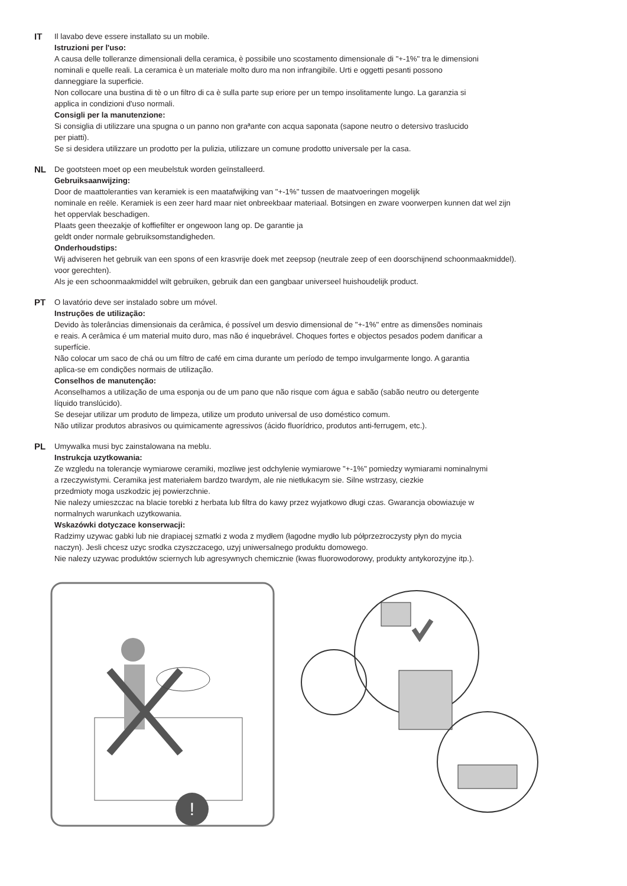IT Il lavabo deve essere installato su un mobile.
Istruzioni per l'uso:
A causa delle tolleranze dimensionali della ceramica, è possibile uno scostamento dimensionale di "+-1%" tra le dimensioni
nominali e quelle reali. La ceramica è un materiale molto duro ma non infrangibile. Urti e oggetti pesanti possono
danneggiare la superficie.
Non collocare una bustina di tè o un filtro di ca è sulla parte sup eriore per un tempo insolitamente lungo. La garanzia si
applica in condizioni d'uso normali.
Consigli per la manutenzione:
Si consiglia di utilizzare una spugna o un panno non graªante con acqua saponata (sapone neutro o detersivo traslucido
per piatti).
Se si desidera utilizzare un prodotto per la pulizia, utilizzare un comune prodotto universale per la casa.
NL De gootsteen moet op een meubelstuk worden geïnstalleerd.
Gebruiksaanwijzing:
Door de maattoleranties van keramiek is een maatafwijking van "+-1%" tussen de maatvoeringen mogelijk
nominale en reële. Keramiek is een zeer hard maar niet onbreekbaar materiaal. Botsingen en zware voorwerpen kunnen dat wel zijn
het oppervlak beschadigen.
Plaats geen theezakje of koffiefilter er ongewoon lang op. De garantie ja
geldt onder normale gebruiksomstandigheden.
Onderhoudstips:
Wij adviseren het gebruik van een spons of een krasvrije doek met zeepsop (neutrale zeep of een doorschijnend schoonmaakmiddel).
voor gerechten).
Als je een schoonmaakmiddel wilt gebruiken, gebruik dan een gangbaar universeel huishoudelijk product.
PT O lavatório deve ser instalado sobre um móvel.
Instruções de utilização:
Devido às tolerâncias dimensionais da cerâmica, é possível um desvio dimensional de "+-1%" entre as dimensões nominais
e reais. A cerâmica é um material muito duro, mas não é inquebrável. Choques fortes e objectos pesados podem danificar a
superfície.
Não colocar um saco de chá ou um filtro de café em cima durante um período de tempo invulgarmente longo. A garantia
aplica-se em condições normais de utilização.
Conselhos de manutenção:
Aconselhamos a utilização de uma esponja ou de um pano que não risque com água e sabão (sabão neutro ou detergente
líquido translúcido).
Se desejar utilizar um produto de limpeza, utilize um produto universal de uso doméstico comum.
Não utilizar produtos abrasivos ou quimicamente agressivos (ácido fluorídrico, produtos anti-ferrugem, etc.).
PL Umywalka musi byc zainstalowana na meblu.
Instrukcja uzytkowania:
Ze wzgledu na tolerancje wymiarowe ceramiki, mozliwe jest odchylenie wymiarowe "+-1%" pomiedzy wymiarami nominalnymi
a rzeczywistymi. Ceramika jest materiałem bardzo twardym, ale nie nietłukacym sie. Silne wstrzasy, ciezkie
przedmioty moga uszkodzic jej powierzchnie.
Nie nalezy umieszczac na blacie torebki z herbata lub filtra do kawy przez wyjatkowo długi czas. Gwarancja obowiazuje w
normalnych warunkach uzytkowania.
Wskazówki dotyczace konserwacji:
Radzimy uzywac gabki lub nie drapiacej szmatki z woda z mydłem (łagodne mydło lub półprzezroczysty płyn do mycia
naczyn). Jesli chcesz uzyc srodka czyszczacego, uzyj uniwersalnego produktu domowego.
Nie nalezy uzywac produktów sciernych lub agresywnych chemicznie (kwas fluorowodorowy, produkty antykorozyjne itp.).
!